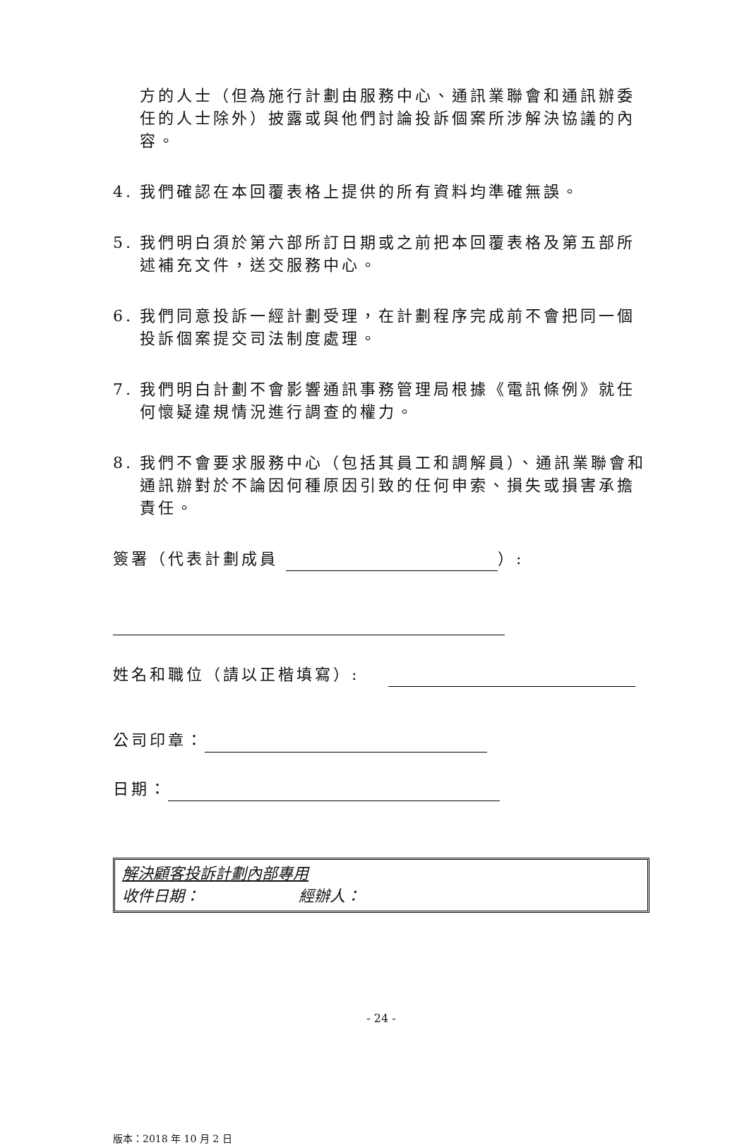方的人士（但為施行計劃由服務中心、通訊業聯會和通訊辦委任的人士除外）披露或與他們討論投訴個案所涉解決協議的內容。
4. 我們確認在本回覆表格上提供的所有資料均準確無誤。
5. 我們明白須於第六部所訂日期或之前把本回覆表格及第五部所述補充文件，送交服務中心。
6. 我們同意投訴一經計劃受理，在計劃程序完成前不會把同一個投訴個案提交司法制度處理。
7. 我們明白計劃不會影響通訊事務管理局根據《電訊條例》就任何懷疑違規情況進行調查的權力。
8. 我們不會要求服務中心（包括其員工和調解員）、通訊業聯會和通訊辦對於不論因何種原因引致的任何申索、損失或損害承擔責任。
簽署（代表計劃成員 ）:
姓名和職位（請以正楷填寫）:
公司印章：
日期：
解決顧客投訴計劃內部專用
收件日期： 經辦人：
- 24 -
版本：2018 年 10 月 2 日